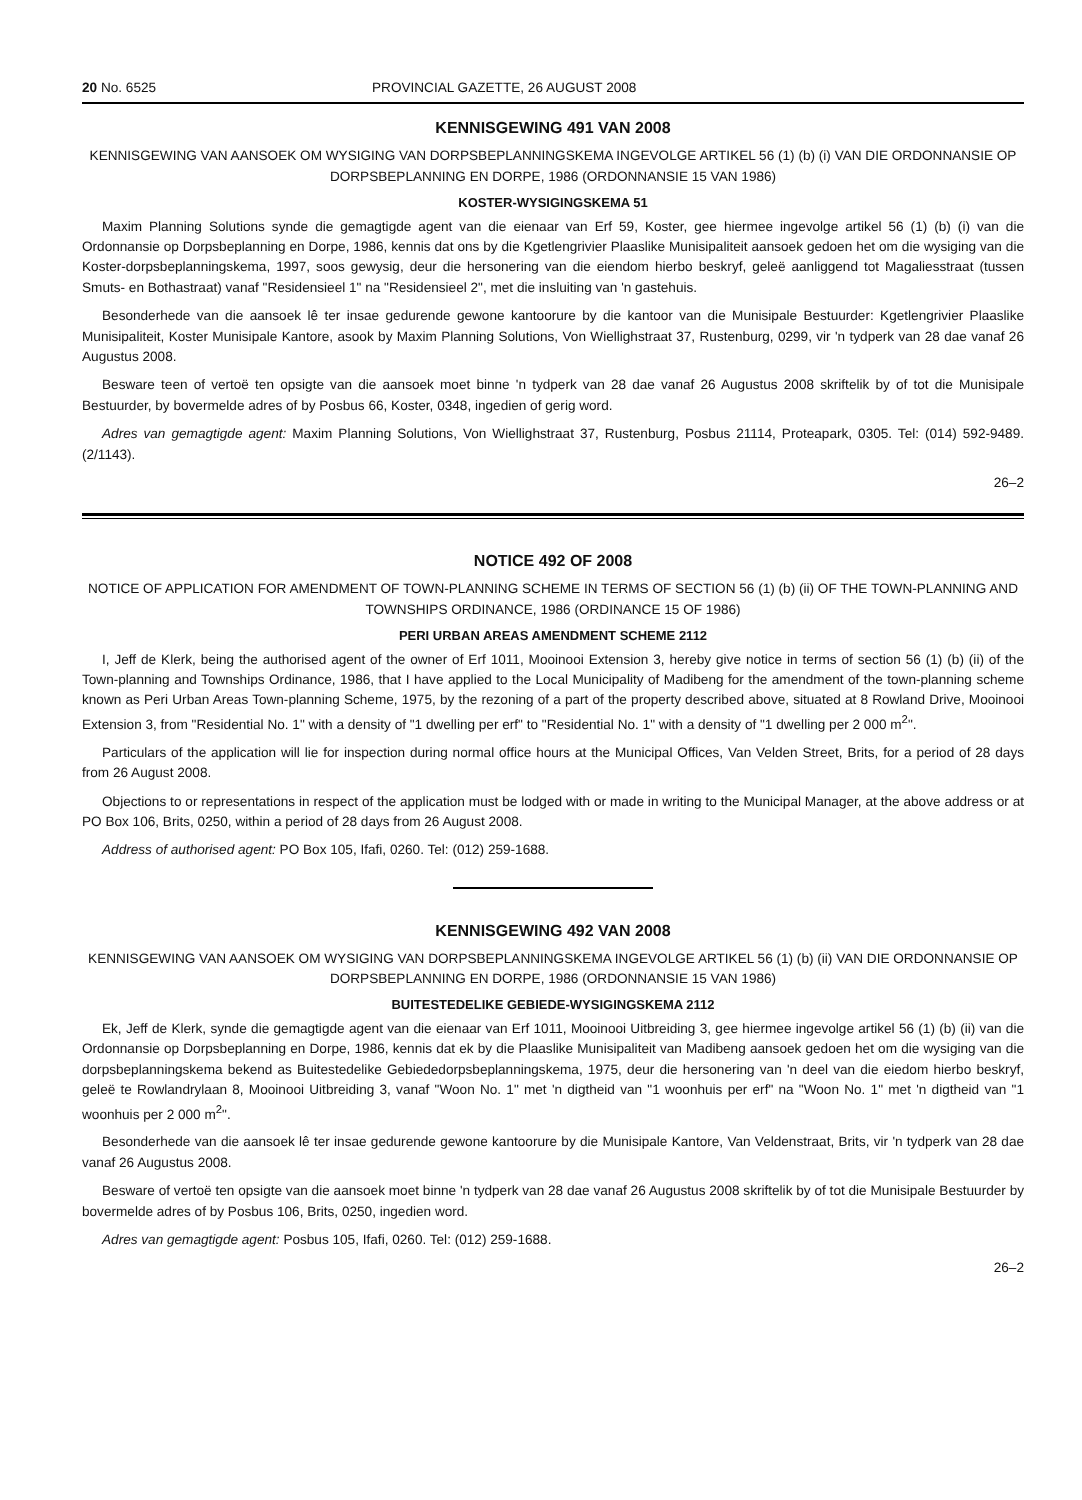20 No. 6525 PROVINCIAL GAZETTE, 26 AUGUST 2008
KENNISGEWING 491 VAN 2008
KENNISGEWING VAN AANSOEK OM WYSIGING VAN DORPSBEPLANNINGSKEMA INGEVOLGE ARTIKEL 56 (1) (b) (i) VAN DIE ORDONNANSIE OP DORPSBEPLANNING EN DORPE, 1986 (ORDONNANSIE 15 VAN 1986)
KOSTER-WYSIGINGSKEMA 51
Maxim Planning Solutions synde die gemagtigde agent van die eienaar van Erf 59, Koster, gee hiermee ingevolge artikel 56 (1) (b) (i) van die Ordonnansie op Dorpsbeplanning en Dorpe, 1986, kennis dat ons by die Kgetlengrivier Plaaslike Munisipaliteit aansoek gedoen het om die wysiging van die Koster-dorpsbeplanningskema, 1997, soos gewysig, deur die hersonering van die eiendom hierbo beskryf, geleë aanliggend tot Magaliesstraat (tussen Smuts- en Bothastraat) vanaf "Residensieel 1" na "Residensieel 2", met die insluiting van 'n gastehuis.
Besonderhede van die aansoek lê ter insae gedurende gewone kantoorure by die kantoor van die Munisipale Bestuurder: Kgetlengrivier Plaaslike Munisipaliteit, Koster Munisipale Kantore, asook by Maxim Planning Solutions, Von Wiellighstraat 37, Rustenburg, 0299, vir 'n tydperk van 28 dae vanaf 26 Augustus 2008.
Besware teen of vertoë ten opsigte van die aansoek moet binne 'n tydperk van 28 dae vanaf 26 Augustus 2008 skriftelik by of tot die Munisipale Bestuurder, by bovermelde adres of by Posbus 66, Koster, 0348, ingedien of gerig word.
Adres van gemagtigde agent: Maxim Planning Solutions, Von Wiellighstraat 37, Rustenburg, Posbus 21114, Proteapark, 0305. Tel: (014) 592-9489. (2/1143).
26–2
NOTICE 492 OF 2008
NOTICE OF APPLICATION FOR AMENDMENT OF TOWN-PLANNING SCHEME IN TERMS OF SECTION 56 (1) (b) (ii) OF THE TOWN-PLANNING AND TOWNSHIPS ORDINANCE, 1986 (ORDINANCE 15 OF 1986)
PERI URBAN AREAS AMENDMENT SCHEME 2112
I, Jeff de Klerk, being the authorised agent of the owner of Erf 1011, Mooinooi Extension 3, hereby give notice in terms of section 56 (1) (b) (ii) of the Town-planning and Townships Ordinance, 1986, that I have applied to the Local Municipality of Madibeng for the amendment of the town-planning scheme known as Peri Urban Areas Town-planning Scheme, 1975, by the rezoning of a part of the property described above, situated at 8 Rowland Drive, Mooinooi Extension 3, from "Residential No. 1" with a density of "1 dwelling per erf" to "Residential No. 1" with a density of "1 dwelling per 2 000 m<sup>2</sup>".
Particulars of the application will lie for inspection during normal office hours at the Municipal Offices, Van Velden Street, Brits, for a period of 28 days from 26 August 2008.
Objections to or representations in respect of the application must be lodged with or made in writing to the Municipal Manager, at the above address or at PO Box 106, Brits, 0250, within a period of 28 days from 26 August 2008.
Address of authorised agent: PO Box 105, Ifafi, 0260. Tel: (012) 259-1688.
KENNISGEWING 492 VAN 2008
KENNISGEWING VAN AANSOEK OM WYSIGING VAN DORPSBEPLANNINGSKEMA INGEVOLGE ARTIKEL 56 (1) (b) (ii) VAN DIE ORDONNANSIE OP DORPSBEPLANNING EN DORPE, 1986 (ORDONNANSIE 15 VAN 1986)
BUITESTEDELIKE GEBIEDE-WYSIGINGSKEMA 2112
Ek, Jeff de Klerk, synde die gemagtigde agent van die eienaar van Erf 1011, Mooinooi Uitbreiding 3, gee hiermee ingevolge artikel 56 (1) (b) (ii) van die Ordonnansie op Dorpsbeplanning en Dorpe, 1986, kennis dat ek by die Plaaslike Munisipaliteit van Madibeng aansoek gedoen het om die wysiging van die dorpsbeplanningskema bekend as Buitestedelike Gebiededorpsbeplanningskema, 1975, deur die hersonering van 'n deel van die eiedom hierbo beskryf, geleë te Rowlandrylaan 8, Mooinooi Uitbreiding 3, vanaf "Woon No. 1" met 'n digtheid van "1 woonhuis per erf" na "Woon No. 1" met 'n digtheid van "1 woonhuis per 2 000 m<sup>2</sup>".
Besonderhede van die aansoek lê ter insae gedurende gewone kantoorure by die Munisipale Kantore, Van Veldenstraat, Brits, vir 'n tydperk van 28 dae vanaf 26 Augustus 2008.
Besware of vertoë ten opsigte van die aansoek moet binne 'n tydperk van 28 dae vanaf 26 Augustus 2008 skriftelik by of tot die Munisipale Bestuurder by bovermelde adres of by Posbus 106, Brits, 0250, ingedien word.
Adres van gemagtigde agent: Posbus 105, Ifafi, 0260. Tel: (012) 259-1688.
26–2